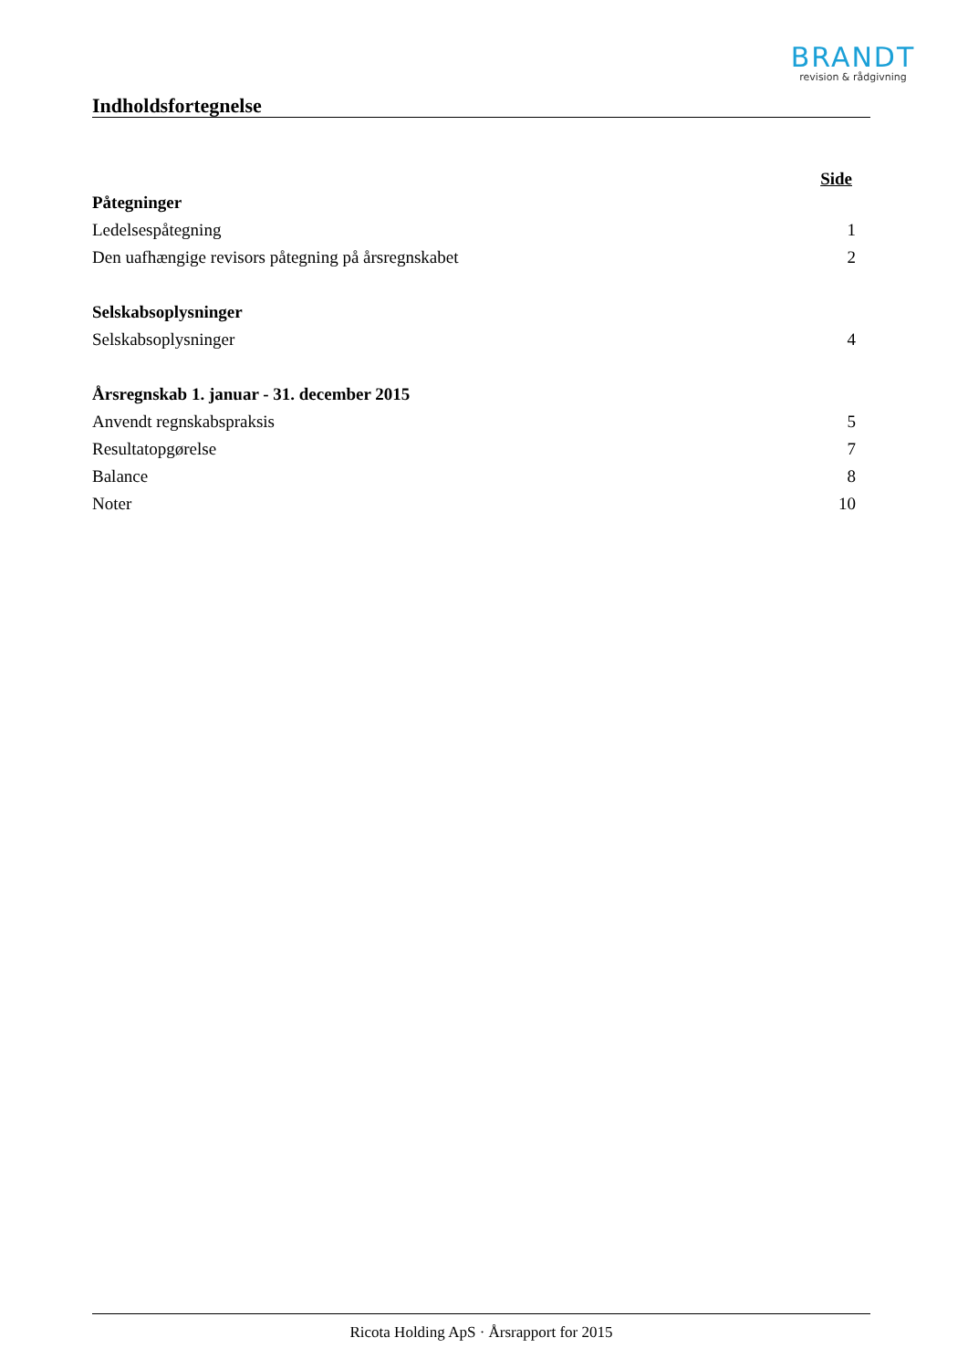BRANDT
revision & rådgivning
Indholdsfortegnelse
Side
Påtegninger
Ledelsespåtegning 1
Den uafhængige revisors påtegning på årsregnskabet 2
Selskabsoplysninger
Selskabsoplysninger 4
Årsregnskab 1. januar - 31. december 2015
Anvendt regnskabspraksis 5
Resultatopgørelse 7
Balance 8
Noter 10
Ricota Holding ApS · Årsrapport for 2015